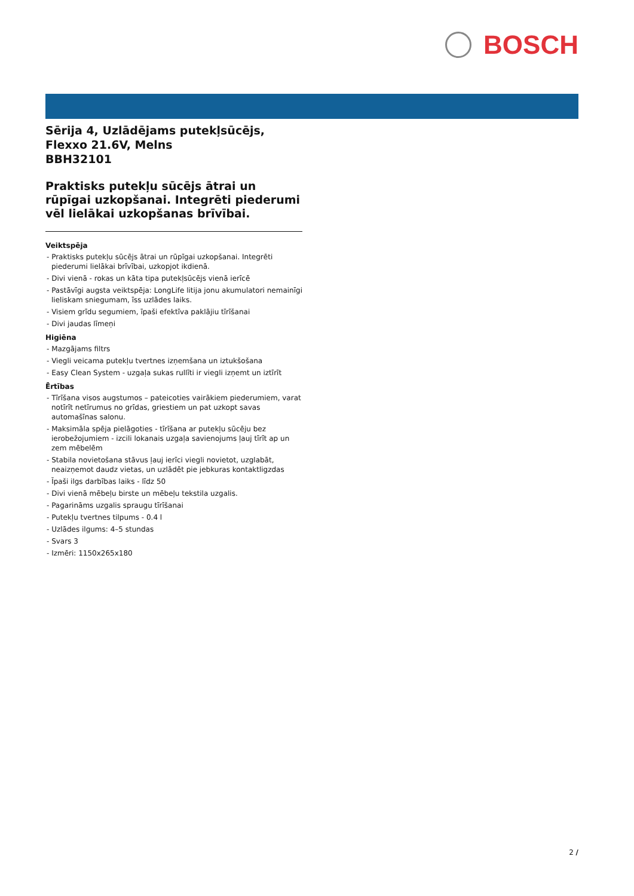BOSCH
Sērija 4, Uzlādējams putekļsūcējs,
Flexxo 21.6V, Melns
BBH32101
Praktisks putekļu sūcējs ātrai un rūpīgai uzkopšanai. Integrēti piederumi vēl lielākai uzkopšanas brīvībai.
Veiktspēja
- Praktisks putekļu sūcējs ātrai un rūpīgai uzkopšanai. Integrēti piederumi lielākai brīvībai, uzkopjot ikdienā.
- Divi vienā - rokas un kāta tipa putekļsūcējs vienā ierīcē
- Pastāvīgi augsta veiktspēja: LongLife litija jonu akumulatori nemainīgi lieliskam sniegumam, īss uzlādes laiks.
- Visiem grīdu segumiem, īpaši efektīva paklājiu tīrīšanai
- Divi jaudas līmeņi
Higiēna
- Mazgājams filtrs
- Viegli veicama putekļu tvertnes izņemšana un iztukšošana
- Easy Clean System - uzgaļa sukas rullīti ir viegli izņemt un iztīrīt
Ērtības
- Tīrīšana visos augstumos – pateicoties vairākiem piederumiem, varat notīrīt netīrumus no grīdas, griestiem un pat uzkopt savas automašīnas salonu.
- Maksimāla spēja pielāgoties - tīrīšana ar putekļu sūcēju bez ierobežojumiem - izcili lokanais uzgaļa savienojums ļauj tīrīt ap un zem mēbelēm
- Stabila novietošana stāvus ļauj ierīci viegli novietot, uzglabāt, neaizņemot daudz vietas, un uzlādēt pie jebkuras kontaktligzdas
- Īpaši ilgs darbības laiks - līdz 50
- Divi vienā mēbeļu birste un mēbeļu tekstila uzgalis.
- Pagarināms uzgalis spraugu tīrīšanai
- Putekļu tvertnes tilpums - 0.4 l
- Uzlādes ilgums: 4–5 stundas
- Svars 3
- Izmēri: 1150x265x180
2 /